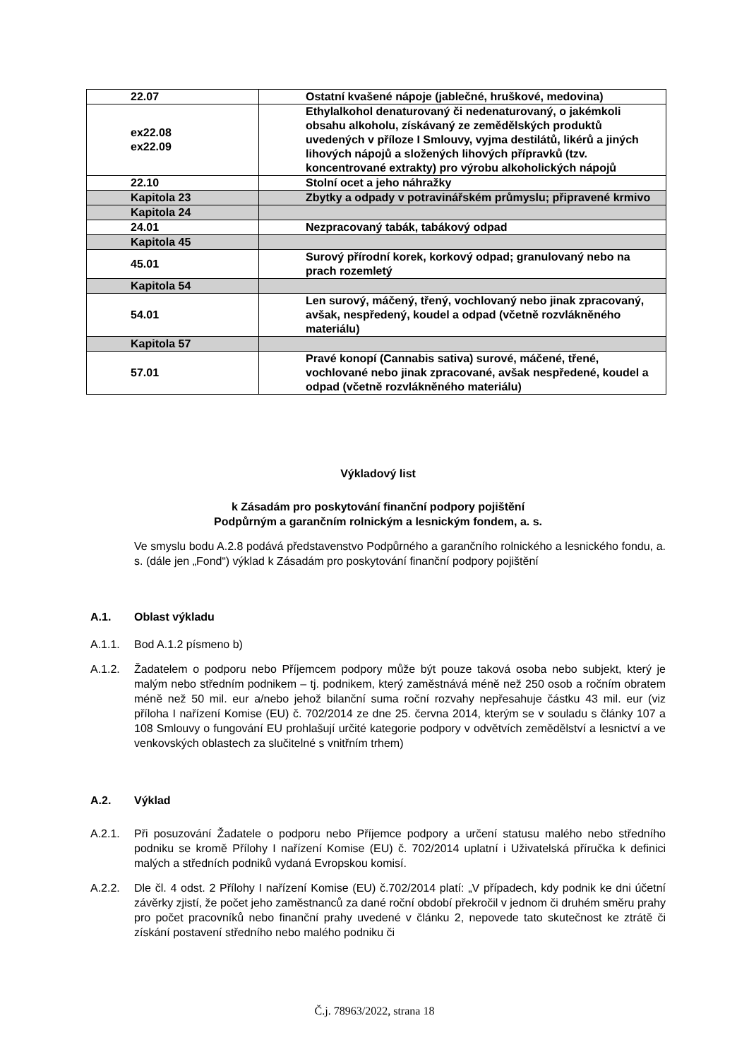| 22.07 | Ostatní kvašené nápoje (jablečné, hruškové, medovina) |
| ex22.08 ex22.09 | Ethylalkohol denaturovaný či nedenaturovaný, o jakémkoli obsahu alkoholu, získávaný ze zemědělských produktů uvedených v příloze I Smlouvy, vyjma destilátů, likérů a jiných lihových nápojů a složených lihových přípravků (tzv. koncentrované extrakty) pro výrobu alkoholických nápojů |
| 22.10 | Stolní ocet a jeho náhražky |
| Kapitola 23 | Zbytky a odpady v potravinářském průmyslu; připravené krmivo |
| Kapitola 24 | |
| 24.01 | Nezpracovaný tabák, tabákový odpad |
| Kapitola 45 | |
| 45.01 | Surový přírodní korek, korkový odpad; granulovaný nebo na prach rozemletý |
| Kapitola 54 | |
| 54.01 | Len surový, máčený, třený, vochlovaný nebo jinak zpracovaný, avšak, nespředený, koudel a odpad (včetně rozvlákněného materiálu) |
| Kapitola 57 | |
| 57.01 | Pravé konopí (Cannabis sativa) surové, máčené, třené, vochlované nebo jinak zpracované, avšak nespředené, koudel a odpad (včetně rozvlákněného materiálu) |
Výkladový list
k Zásadám pro poskytování finanční podpory pojištění
Podpůrným a garančním rolnickým a lesnickým fondem, a. s.
Ve smyslu bodu A.2.8 podává představenstvo Podpůrného a garančního rolnického a lesnického fondu, a. s. (dále jen „Fond“) výklad k Zásadám pro poskytování finanční podpory pojištění
A.1. Oblast výkladu
A.1.1. Bod A.1.2 písmeno b)
A.1.2. Žadatelem o podporu nebo Příjemcem podpory může být pouze taková osoba nebo subjekt, který je malým nebo středním podnikem – tj. podnikem, který zaměstnává méně než 250 osob a ročním obratem méně než 50 mil. eur a/nebo jehož bilanční suma roční rozvahy nepřesahuje částku 43 mil. eur (viz příloha I nařízení Komise (EU) č. 702/2014 ze dne 25. června 2014, kterým se v souladu s články 107 a 108 Smlouvy o fungování EU prohlašují určité kategorie podpory v odvětvích zemědělství a lesnictví a ve venkovských oblastech za slučitelné s vnitřním trhem)
A.2. Výklad
A.2.1. Při posuzování Žadatele o podporu nebo Příjemce podpory a určení statusu malého nebo středního podniku se kromě Přílohy I nařízení Komise (EU) č. 702/2014 uplatní i Uživatelská příručka k definici malých a středních podniků vydaná Evropskou komisí.
A.2.2. Dle čl. 4 odst. 2 Přílohy I nařízení Komise (EU) č.702/2014 platí: „V případech, kdy podnik ke dni účetní závěrky zjistí, že počet jeho zaměstnanců za dané roční období překročil v jednom či druhém směru prahy pro počet pracovníků nebo finanční prahy uvedené v článku 2, nepovede tato skutečnost ke ztrátě či získání postavení středního nebo malého podniku či
Č.j. 78963/2022, strana 18